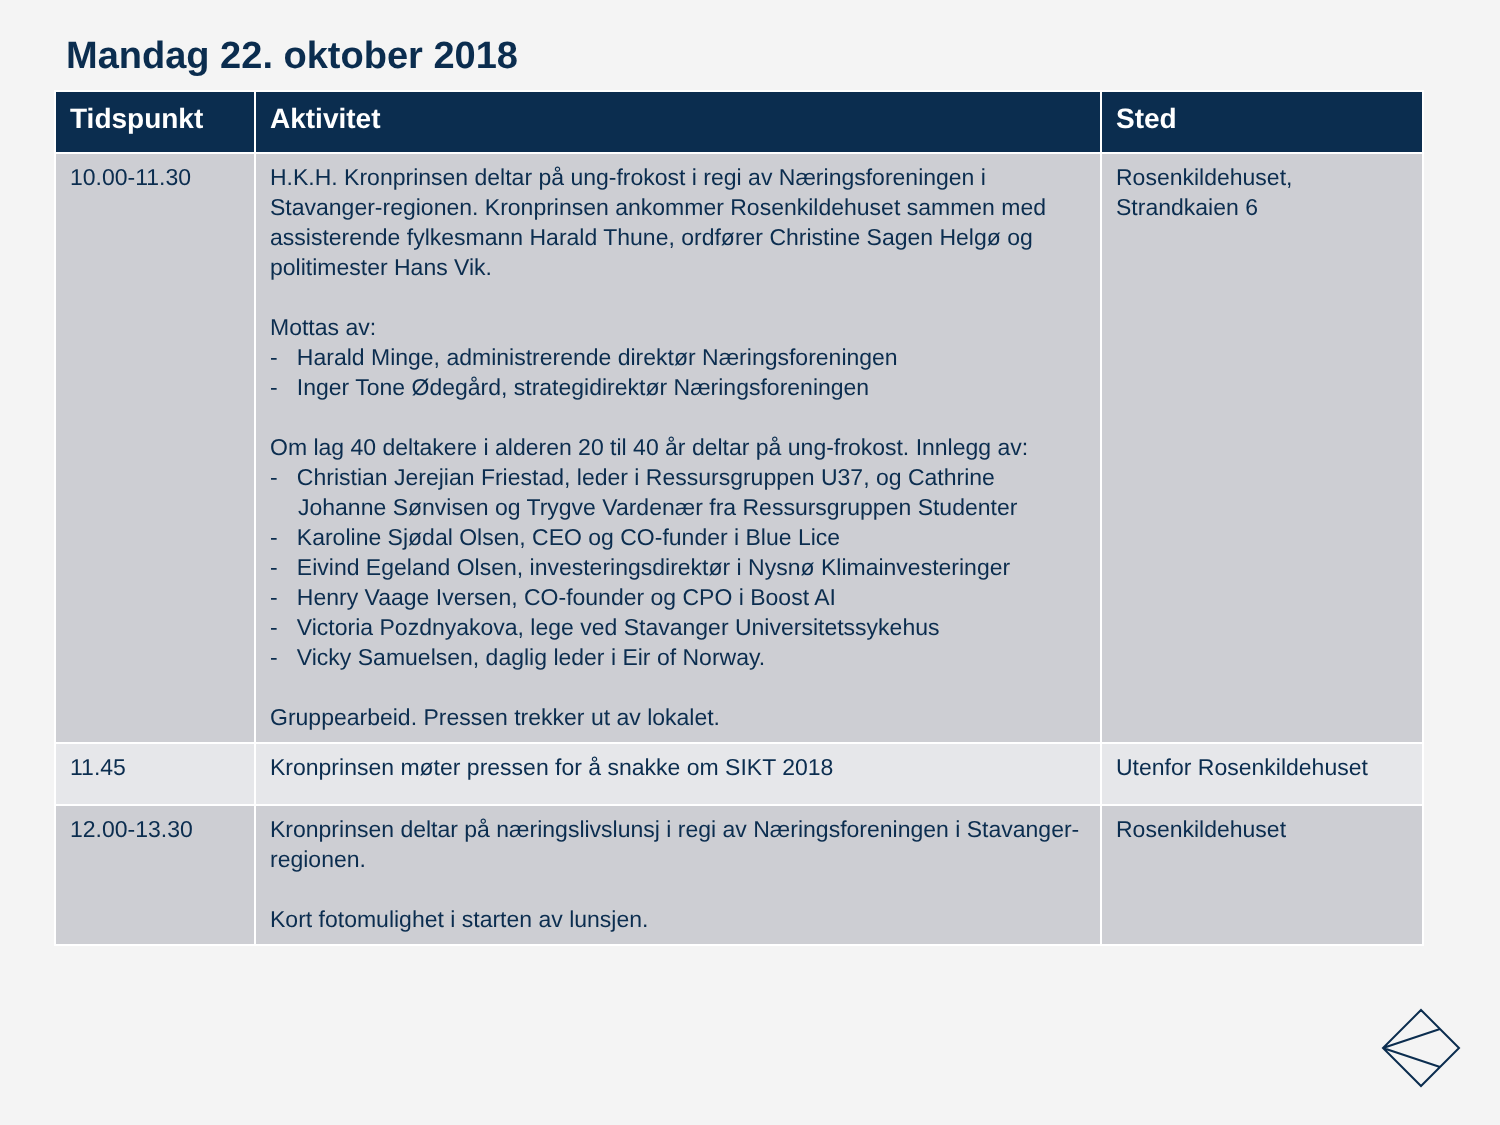Mandag 22. oktober 2018
| Tidspunkt | Aktivitet | Sted |
| --- | --- | --- |
| 10.00-11.30 | H.K.H. Kronprinsen deltar på ung-frokost i regi av Næringsforeningen i Stavanger-regionen. Kronprinsen ankommer Rosenkildehuset sammen med assisterende fylkesmann Harald Thune, ordfører Christine Sagen Helgø og politimester Hans Vik. Mottas av: - Harald Minge, administrerende direktør Næringsforeningen - Inger Tone Ødegård, strategidirektør Næringsforeningen Om lag 40 deltakere i alderen 20 til 40 år deltar på ung-frokost. Innlegg av: - Christian Jerejian Friestad, leder i Ressursgruppen U37, og Cathrine Johanne Sønvisen og Trygve Vardenær fra Ressursgruppen Studenter - Karoline Sjødal Olsen, CEO og CO-funder i Blue Lice - Eivind Egeland Olsen, investeringsdirektør i Nysnø Klimainvesteringer - Henry Vaage Iversen, CO-founder og CPO i Boost AI - Victoria Pozdnyakova, lege ved Stavanger Universitetssykehus - Vicky Samuelsen, daglig leder i Eir of Norway. Gruppearbeid. Pressen trekker ut av lokalet. | Rosenkildehuset, Strandkaien 6 |
| 11.45 | Kronprinsen møter pressen for å snakke om SIKT 2018 | Utenfor Rosenkildehuset |
| 12.00-13.30 | Kronprinsen deltar på næringslivslunsj i regi av Næringsforeningen i Stavanger-regionen. Kort fotomulighet i starten av lunsjen. | Rosenkildehuset |